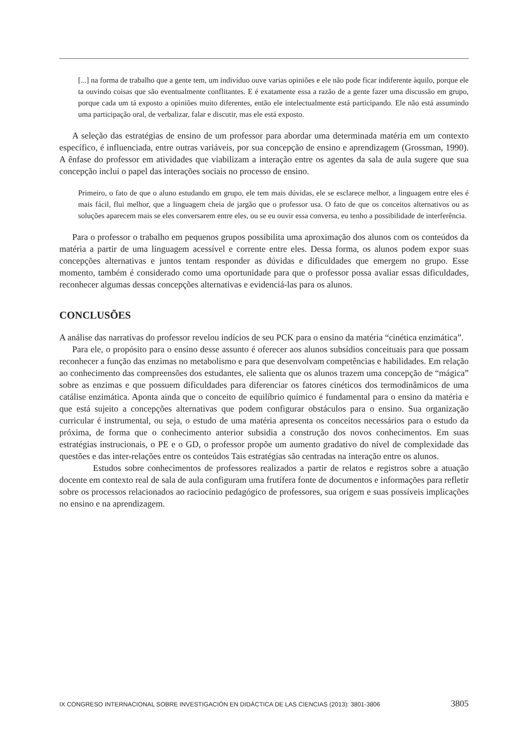[...] na forma de trabalho que a gente tem, um indivíduo ouve varias opiniões e ele não pode ficar indiferente àquilo, porque ele ta ouvindo coisas que são eventualmente conflitantes. E é exatamente essa a razão de a gente fazer uma discussão em grupo, porque cada um tá exposto a opiniões muito diferentes, então ele intelectualmente está participando. Ele não está assumindo uma participação oral, de verbalizar, falar e discutir, mas ele está exposto.
A seleção das estratégias de ensino de um professor para abordar uma determinada matéria em um contexto específico, é influenciada, entre outras variáveis, por sua concepção de ensino e aprendizagem (Grossman, 1990). A ênfase do professor em atividades que viabilizam a interação entre os agentes da sala de aula sugere que sua concepção inclui o papel das interações sociais no processo de ensino.
Primeiro, o fato de que o aluno estudando em grupo, ele tem mais dúvidas, ele se esclarece melhor, a linguagem entre eles é mais fácil, flui melhor, que a linguagem cheia de jargão que o professor usa. O fato de que os conceitos alternativos ou as soluções aparecem mais se eles conversarem entre eles, ou se eu ouvir essa conversa, eu tenho a possibilidade de interferência.
Para o professor o trabalho em pequenos grupos possibilita uma aproximação dos alunos com os conteúdos da matéria a partir de uma linguagem acessível e corrente entre eles. Dessa forma, os alunos podem expor suas concepções alternativas e juntos tentam responder as dúvidas e dificuldades que emergem no grupo. Esse momento, também é considerado como uma oportunidade para que o professor possa avaliar essas dificuldades, reconhecer algumas dessas concepções alternativas e evidenciá-las para os alunos.
CONCLUSÕES
A análise das narrativas do professor revelou indícios de seu PCK para o ensino da matéria “cinética enzimática”.
Para ele, o propósito para o ensino desse assunto é oferecer aos alunos subsídios conceituais para que possam reconhecer a função das enzimas no metabolismo e para que desenvolvam competências e habilidades. Em relação ao conhecimento das compreensões dos estudantes, ele salienta que os alunos trazem uma concepção de “mágica” sobre as enzimas e que possuem dificuldades para diferenciar os fatores cinéticos dos termodinâmicos de uma catálise enzimática. Aponta ainda que o conceito de equilíbrio químico é fundamental para o ensino da matéria e que está sujeito a concepções alternativas que podem configurar obstáculos para o ensino. Sua organização curricular é instrumental, ou seja, o estudo de uma matéria apresenta os conceitos necessários para o estudo da próxima, de forma que o conhecimento anterior subsidia a construção dos novos conhecimentos. Em suas estratégias instrucionais, o PE e o GD, o professor propõe um aumento gradativo do nível de complexidade das questões e das inter-relações entre os conteúdos Tais estratégias são centradas na interação entre os alunos.
Estudos sobre conhecimentos de professores realizados a partir de relatos e registros sobre a atuação docente em contexto real de sala de aula configuram uma frutífera fonte de documentos e informações para refletir sobre os processos relacionados ao raciocínio pedagógico de professores, sua origem e suas possíveis implicações no ensino e na aprendizagem.
IX CONGRESO INTERNACIONAL SOBRE INVESTIGACIÓN EN DIDÁCTICA DE LAS CIENCIAS (2013): 3801-3806 3805